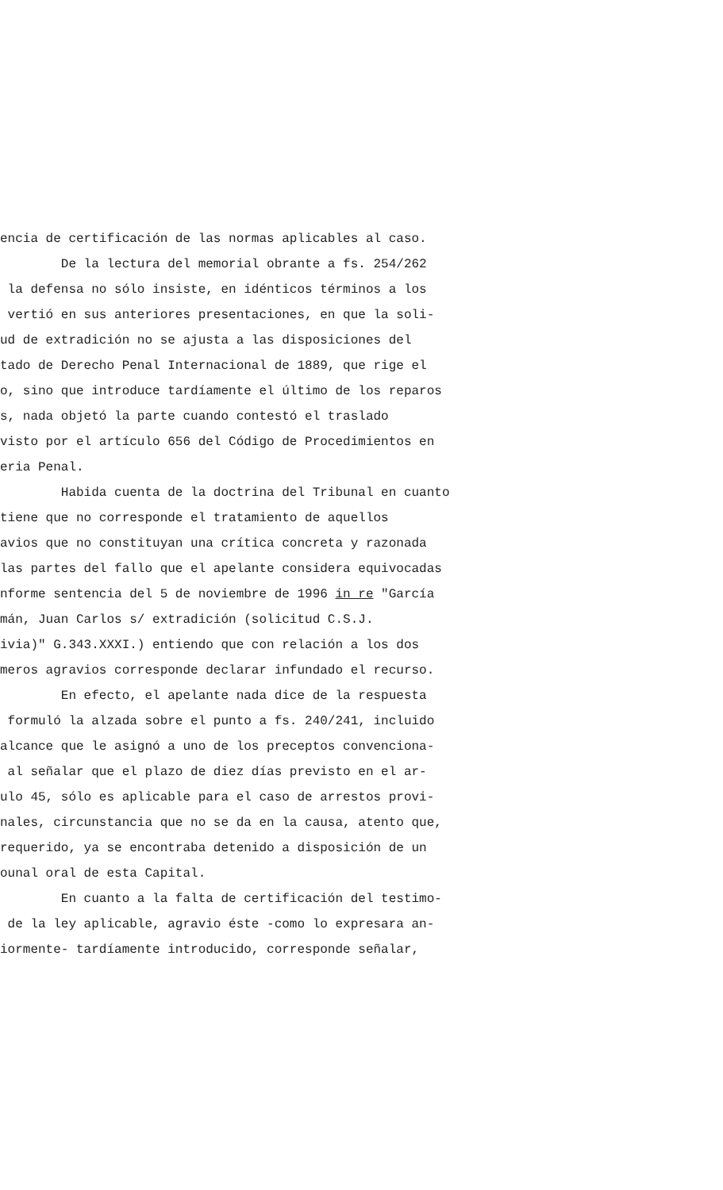encia de certificación de las normas aplicables al caso.
De la lectura del memorial obrante a fs. 254/262
la defensa no sólo insiste, en idénticos términos a los
vertió en sus anteriores presentaciones, en que la soli-
ud de extradición no se ajusta a las disposiciones del
tado de Derecho Penal Internacional de 1889, que rige el
o, sino que introduce tardíamente el último de los reparos
s, nada objetó la parte cuando contestó el traslado
visto por el artículo 656 del Código de Procedimientos en
eria Penal.
Habida cuenta de la doctrina del Tribunal en cuanto
tiene que no corresponde el tratamiento de aquellos
avios que no constituyan una crítica concreta y razonada
las partes del fallo que el apelante considera equivocadas
nforme sentencia del 5 de noviembre de 1996 in re "García
mán, Juan Carlos s/ extradición (solicitud C.S.J.
ivia)" G.343.XXXI.) entiendo que con relación a los dos
meros agravios corresponde declarar infundado el recurso.
En efecto, el apelante nada dice de la respuesta
formuló la alzada sobre el punto a fs. 240/241, incluido
alcance que le asignó a uno de los preceptos convenciona-
al señalar que el plazo de diez días previsto en el ar-
ulo 45, sólo es aplicable para el caso de arrestos provi-
nales, circunstancia que no se da en la causa, atento que,
requerido, ya se encontraba detenido a disposición de un
ounal oral de esta Capital.
En cuanto a la falta de certificación del testimo-
de la ley aplicable, agravio éste -como lo expresara an-
iormente- tardíamente introducido, corresponde señalar,